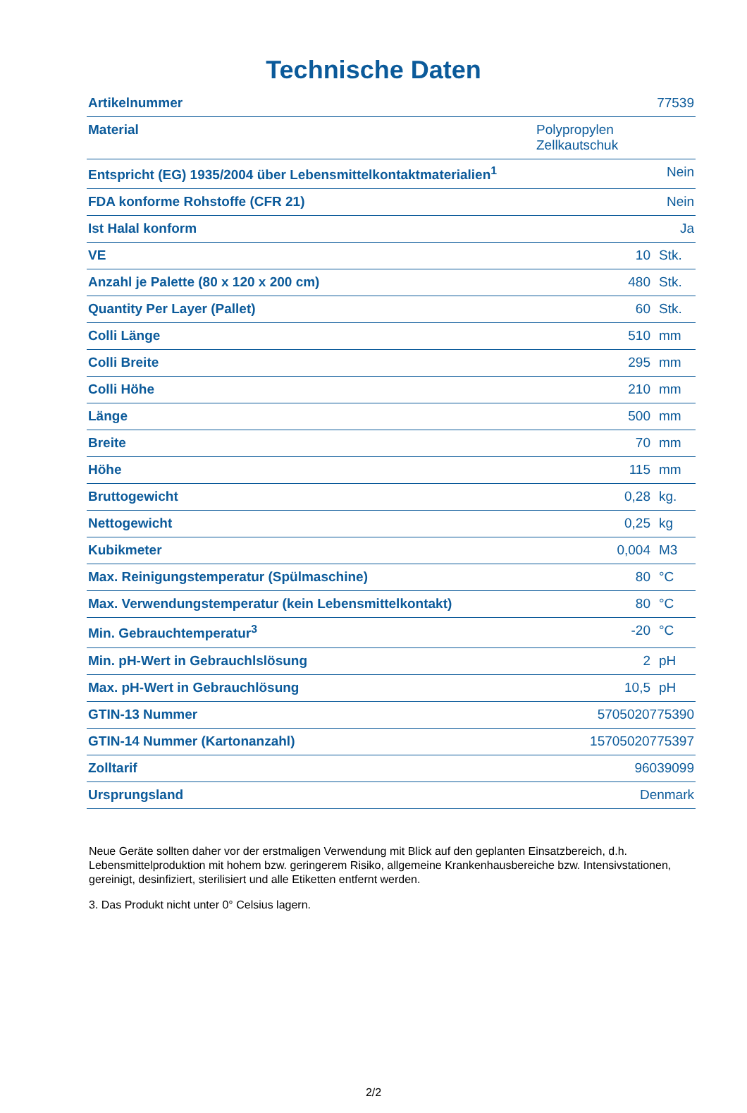Technische Daten
| Artikelnummer | 77539 | |
| Material | Polypropylen Zellkautschuk | |
| Entspricht (EG) 1935/2004 über Lebensmittelkontaktmaterialien<sup>1</sup> | Nein | |
| FDA konforme Rohstoffe (CFR 21) | Nein | |
| Ist Halal konform | Ja | |
| VE | 10 | Stk. |
| Anzahl je Palette (80 x 120 x 200 cm) | 480 | Stk. |
| Quantity Per Layer (Pallet) | 60 | Stk. |
| Colli Länge | 510 | mm |
| Colli Breite | 295 | mm |
| Colli Höhe | 210 | mm |
| Länge | 500 | mm |
| Breite | 70 | mm |
| Höhe | 115 | mm |
| Bruttogewicht | 0,28 | kg. |
| Nettogewicht | 0,25 | kg |
| Kubikmeter | 0,004 | M3 |
| Max. Reinigungstemperatur (Spülmaschine) | 80 | °C |
| Max. Verwendungstemperatur (kein Lebensmittelkontakt) | 80 | °C |
| Min. Gebrauchtemperatur<sup>3</sup> | -20 | °C |
| Min. pH-Wert in Gebrauchlslösung | 2 | pH |
| Max. pH-Wert in Gebrauchlösung | 10,5 | pH |
| GTIN-13 Nummer | 5705020775390 | |
| GTIN-14 Nummer (Kartonanzahl) | 15705020775397 | |
| Zolltarif | 96039099 | |
| Ursprungsland | Denmark | |
Neue Geräte sollten daher vor der erstmaligen Verwendung mit Blick auf den geplanten Einsatzbereich, d.h. Lebensmittelproduktion mit hohem bzw. geringerem Risiko, allgemeine Krankenhausbereiche bzw. Intensivstationen, gereinigt, desinfiziert, sterilisiert und alle Etiketten entfernt werden.
3. Das Produkt nicht unter 0° Celsius lagern.
2/2